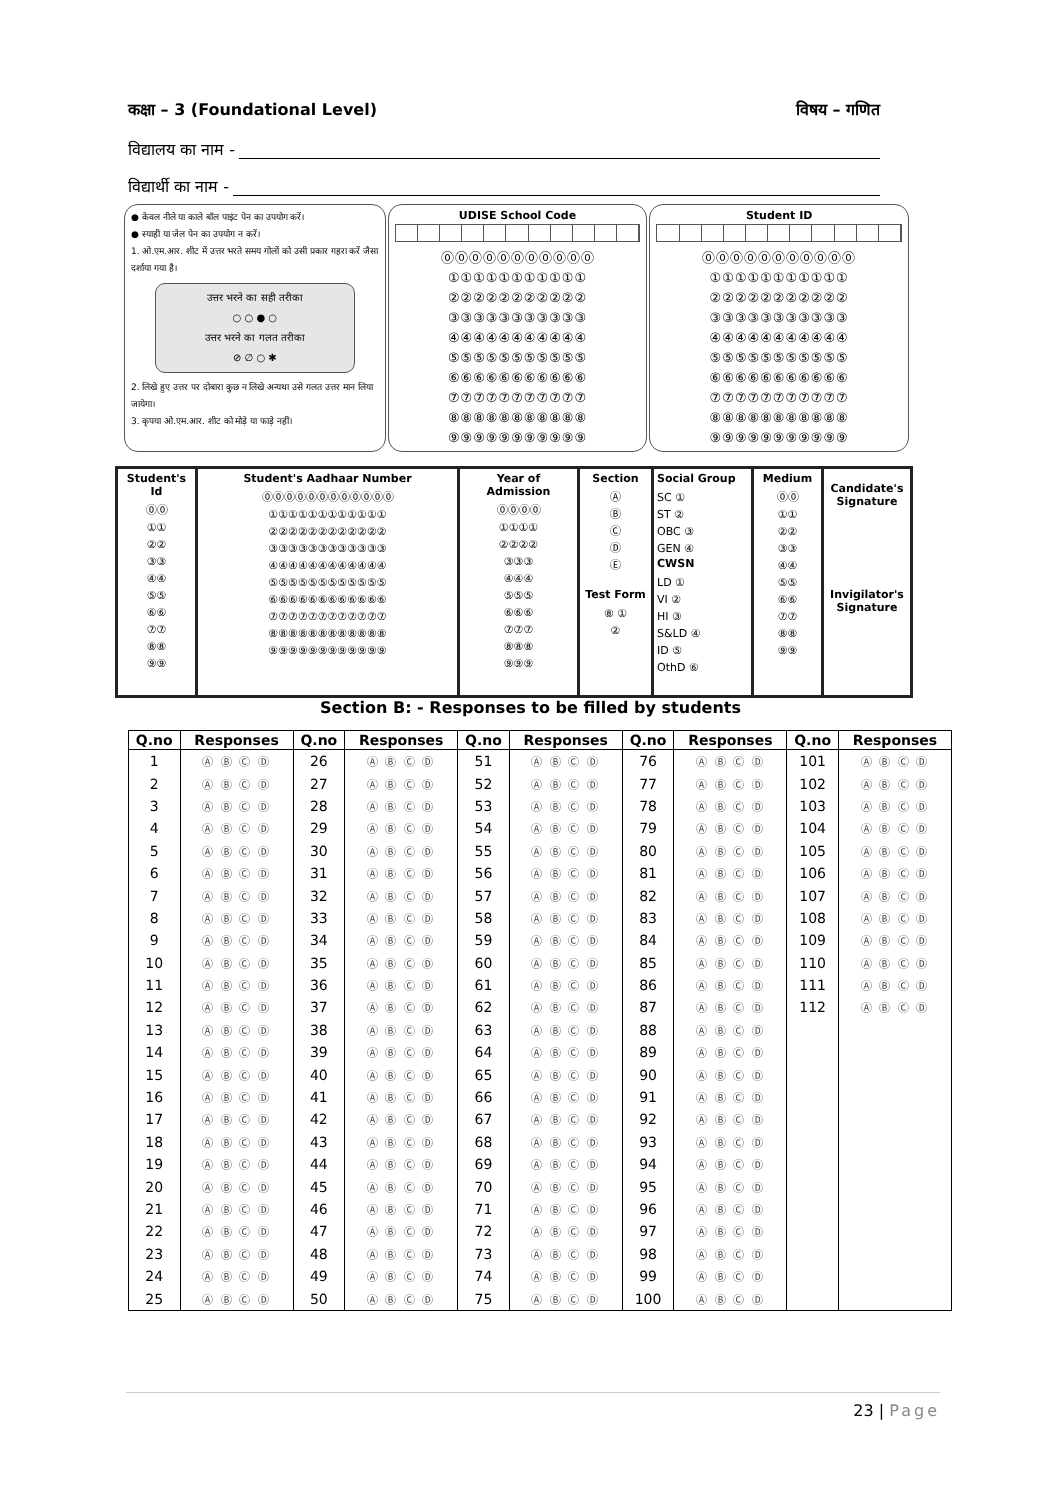कक्षा – 3 (Foundational Level) विषय – गणित
विद्यालय का नाम -
विद्यार्थी का नाम -
● केवल नीले या काले बॉल पाइंट पेन का उपयोग करें।
● स्याही या जेल पेन का उपयोग न करें।
1. ओ.एम.आर. शीट में उत्तर भरते समय गोलों को उसी प्रकार गहरा करें जैसा दर्शाया गया है।
उत्तर भरने का सही तरीका
○ ○ ● ○
उत्तर भरने का गलत तरीका
⊘ ∅ ○ ✱
2. लिखे हुए उत्तर पर दोबारा कुछ न लिखे अन्यथा उसे गलत उत्तर मान लिया जायेगा।
3. कृपया ओ.एम.आर. शीट को मोड़े या फाड़े नहीं।
UDISE School Code
⓪⓪⓪⓪⓪⓪⓪⓪⓪⓪⓪
①①①①①①①①①①①
②②②②②②②②②②②
③③③③③③③③③③③
④④④④④④④④④④④
⑤⑤⑤⑤⑤⑤⑤⑤⑤⑤⑤
⑥⑥⑥⑥⑥⑥⑥⑥⑥⑥⑥
⑦⑦⑦⑦⑦⑦⑦⑦⑦⑦⑦
⑧⑧⑧⑧⑧⑧⑧⑧⑧⑧⑧
⑨⑨⑨⑨⑨⑨⑨⑨⑨⑨⑨
Student ID
⓪⓪⓪⓪⓪⓪⓪⓪⓪⓪⓪
①①①①①①①①①①①
②②②②②②②②②②②
③③③③③③③③③③③
④④④④④④④④④④④
⑤⑤⑤⑤⑤⑤⑤⑤⑤⑤⑤
⑥⑥⑥⑥⑥⑥⑥⑥⑥⑥⑥
⑦⑦⑦⑦⑦⑦⑦⑦⑦⑦⑦
⑧⑧⑧⑧⑧⑧⑧⑧⑧⑧⑧
⑨⑨⑨⑨⑨⑨⑨⑨⑨⑨⑨
Student's Id
⓪⓪
①①
②②
③③
④④
⑤⑤
⑥⑥
⑦⑦
⑧⑧
⑨⑨
Student's Aadhaar Number
⓪⓪⓪⓪⓪⓪⓪⓪⓪⓪⓪⓪
①①①①①①①①①①①①
②②②②②②②②②②②②
③③③③③③③③③③③③
④④④④④④④④④④④④
⑤⑤⑤⑤⑤⑤⑤⑤⑤⑤⑤⑤
⑥⑥⑥⑥⑥⑥⑥⑥⑥⑥⑥⑥
⑦⑦⑦⑦⑦⑦⑦⑦⑦⑦⑦⑦
⑧⑧⑧⑧⑧⑧⑧⑧⑧⑧⑧⑧
⑨⑨⑨⑨⑨⑨⑨⑨⑨⑨⑨⑨
Year of Admission
⓪⓪⓪⓪
①①①①
②②②②
③③③
④④④
⑤⑤⑤
⑥⑥⑥
⑦⑦⑦
⑧⑧⑧
⑨⑨⑨
Section
Ⓐ
Ⓑ
Ⓒ
Ⓓ
Ⓔ
Test Form
⑧ ①
②
Social Group
SC ①
ST ②
OBC ③
GEN ④
CWSN
LD ①
VI ②
HI ③
S&LD ④
ID ⑤
OthD ⑥
Medium
⓪⓪
①①
②②
③③
④④
⑤⑤
⑥⑥
⑦⑦
⑧⑧
⑨⑨
Candidate's
Signature
Invigilator's
Signature
Section B: - Responses to be filled by students
| Q.no | Responses | Q.no | Responses | Q.no | Responses | Q.no | Responses | Q.no | Responses |
| --- | --- | --- | --- | --- | --- | --- | --- | --- | --- |
| 1 | Ⓐ Ⓑ Ⓒ Ⓓ | 26 | Ⓐ Ⓑ Ⓒ Ⓓ | 51 | Ⓐ Ⓑ Ⓒ Ⓓ | 76 | Ⓐ Ⓑ Ⓒ Ⓓ | 101 | Ⓐ Ⓑ Ⓒ Ⓓ |
| 2 | Ⓐ Ⓑ Ⓒ Ⓓ | 27 | Ⓐ Ⓑ Ⓒ Ⓓ | 52 | Ⓐ Ⓑ Ⓒ Ⓓ | 77 | Ⓐ Ⓑ Ⓒ Ⓓ | 102 | Ⓐ Ⓑ Ⓒ Ⓓ |
| 3 | Ⓐ Ⓑ Ⓒ Ⓓ | 28 | Ⓐ Ⓑ Ⓒ Ⓓ | 53 | Ⓐ Ⓑ Ⓒ Ⓓ | 78 | Ⓐ Ⓑ Ⓒ Ⓓ | 103 | Ⓐ Ⓑ Ⓒ Ⓓ |
| 4 | Ⓐ Ⓑ Ⓒ Ⓓ | 29 | Ⓐ Ⓑ Ⓒ Ⓓ | 54 | Ⓐ Ⓑ Ⓒ Ⓓ | 79 | Ⓐ Ⓑ Ⓒ Ⓓ | 104 | Ⓐ Ⓑ Ⓒ Ⓓ |
| 5 | Ⓐ Ⓑ Ⓒ Ⓓ | 30 | Ⓐ Ⓑ Ⓒ Ⓓ | 55 | Ⓐ Ⓑ Ⓒ Ⓓ | 80 | Ⓐ Ⓑ Ⓒ Ⓓ | 105 | Ⓐ Ⓑ Ⓒ Ⓓ |
| 6 | Ⓐ Ⓑ Ⓒ Ⓓ | 31 | Ⓐ Ⓑ Ⓒ Ⓓ | 56 | Ⓐ Ⓑ Ⓒ Ⓓ | 81 | Ⓐ Ⓑ Ⓒ Ⓓ | 106 | Ⓐ Ⓑ Ⓒ Ⓓ |
| 7 | Ⓐ Ⓑ Ⓒ Ⓓ | 32 | Ⓐ Ⓑ Ⓒ Ⓓ | 57 | Ⓐ Ⓑ Ⓒ Ⓓ | 82 | Ⓐ Ⓑ Ⓒ Ⓓ | 107 | Ⓐ Ⓑ Ⓒ Ⓓ |
| 8 | Ⓐ Ⓑ Ⓒ Ⓓ | 33 | Ⓐ Ⓑ Ⓒ Ⓓ | 58 | Ⓐ Ⓑ Ⓒ Ⓓ | 83 | Ⓐ Ⓑ Ⓒ Ⓓ | 108 | Ⓐ Ⓑ Ⓒ Ⓓ |
| 9 | Ⓐ Ⓑ Ⓒ Ⓓ | 34 | Ⓐ Ⓑ Ⓒ Ⓓ | 59 | Ⓐ Ⓑ Ⓒ Ⓓ | 84 | Ⓐ Ⓑ Ⓒ Ⓓ | 109 | Ⓐ Ⓑ Ⓒ Ⓓ |
| 10 | Ⓐ Ⓑ Ⓒ Ⓓ | 35 | Ⓐ Ⓑ Ⓒ Ⓓ | 60 | Ⓐ Ⓑ Ⓒ Ⓓ | 85 | Ⓐ Ⓑ Ⓒ Ⓓ | 110 | Ⓐ Ⓑ Ⓒ Ⓓ |
| 11 | Ⓐ Ⓑ Ⓒ Ⓓ | 36 | Ⓐ Ⓑ Ⓒ Ⓓ | 61 | Ⓐ Ⓑ Ⓒ Ⓓ | 86 | Ⓐ Ⓑ Ⓒ Ⓓ | 111 | Ⓐ Ⓑ Ⓒ Ⓓ |
| 12 | Ⓐ Ⓑ Ⓒ Ⓓ | 37 | Ⓐ Ⓑ Ⓒ Ⓓ | 62 | Ⓐ Ⓑ Ⓒ Ⓓ | 87 | Ⓐ Ⓑ Ⓒ Ⓓ | 112 | Ⓐ Ⓑ Ⓒ Ⓓ |
| 13 | Ⓐ Ⓑ Ⓒ Ⓓ | 38 | Ⓐ Ⓑ Ⓒ Ⓓ | 63 | Ⓐ Ⓑ Ⓒ Ⓓ | 88 | Ⓐ Ⓑ Ⓒ Ⓓ | | |
| 14 | Ⓐ Ⓑ Ⓒ Ⓓ | 39 | Ⓐ Ⓑ Ⓒ Ⓓ | 64 | Ⓐ Ⓑ Ⓒ Ⓓ | 89 | Ⓐ Ⓑ Ⓒ Ⓓ | | |
| 15 | Ⓐ Ⓑ Ⓒ Ⓓ | 40 | Ⓐ Ⓑ Ⓒ Ⓓ | 65 | Ⓐ Ⓑ Ⓒ Ⓓ | 90 | Ⓐ Ⓑ Ⓒ Ⓓ | | |
| 16 | Ⓐ Ⓑ Ⓒ Ⓓ | 41 | Ⓐ Ⓑ Ⓒ Ⓓ | 66 | Ⓐ Ⓑ Ⓒ Ⓓ | 91 | Ⓐ Ⓑ Ⓒ Ⓓ | | |
| 17 | Ⓐ Ⓑ Ⓒ Ⓓ | 42 | Ⓐ Ⓑ Ⓒ Ⓓ | 67 | Ⓐ Ⓑ Ⓒ Ⓓ | 92 | Ⓐ Ⓑ Ⓒ Ⓓ | | |
| 18 | Ⓐ Ⓑ Ⓒ Ⓓ | 43 | Ⓐ Ⓑ Ⓒ Ⓓ | 68 | Ⓐ Ⓑ Ⓒ Ⓓ | 93 | Ⓐ Ⓑ Ⓒ Ⓓ | | |
| 19 | Ⓐ Ⓑ Ⓒ Ⓓ | 44 | Ⓐ Ⓑ Ⓒ Ⓓ | 69 | Ⓐ Ⓑ Ⓒ Ⓓ | 94 | Ⓐ Ⓑ Ⓒ Ⓓ | | |
| 20 | Ⓐ Ⓑ Ⓒ Ⓓ | 45 | Ⓐ Ⓑ Ⓒ Ⓓ | 70 | Ⓐ Ⓑ Ⓒ Ⓓ | 95 | Ⓐ Ⓑ Ⓒ Ⓓ | | |
| 21 | Ⓐ Ⓑ Ⓒ Ⓓ | 46 | Ⓐ Ⓑ Ⓒ Ⓓ | 71 | Ⓐ Ⓑ Ⓒ Ⓓ | 96 | Ⓐ Ⓑ Ⓒ Ⓓ | | |
| 22 | Ⓐ Ⓑ Ⓒ Ⓓ | 47 | Ⓐ Ⓑ Ⓒ Ⓓ | 72 | Ⓐ Ⓑ Ⓒ Ⓓ | 97 | Ⓐ Ⓑ Ⓒ Ⓓ | | |
| 23 | Ⓐ Ⓑ Ⓒ Ⓓ | 48 | Ⓐ Ⓑ Ⓒ Ⓓ | 73 | Ⓐ Ⓑ Ⓒ Ⓓ | 98 | Ⓐ Ⓑ Ⓒ Ⓓ | | |
| 24 | Ⓐ Ⓑ Ⓒ Ⓓ | 49 | Ⓐ Ⓑ Ⓒ Ⓓ | 74 | Ⓐ Ⓑ Ⓒ Ⓓ | 99 | Ⓐ Ⓑ Ⓒ Ⓓ | | |
| 25 | Ⓐ Ⓑ Ⓒ Ⓓ | 50 | Ⓐ Ⓑ Ⓒ Ⓓ | 75 | Ⓐ Ⓑ Ⓒ Ⓓ | 100 | Ⓐ Ⓑ Ⓒ Ⓓ | | |
23 | Page